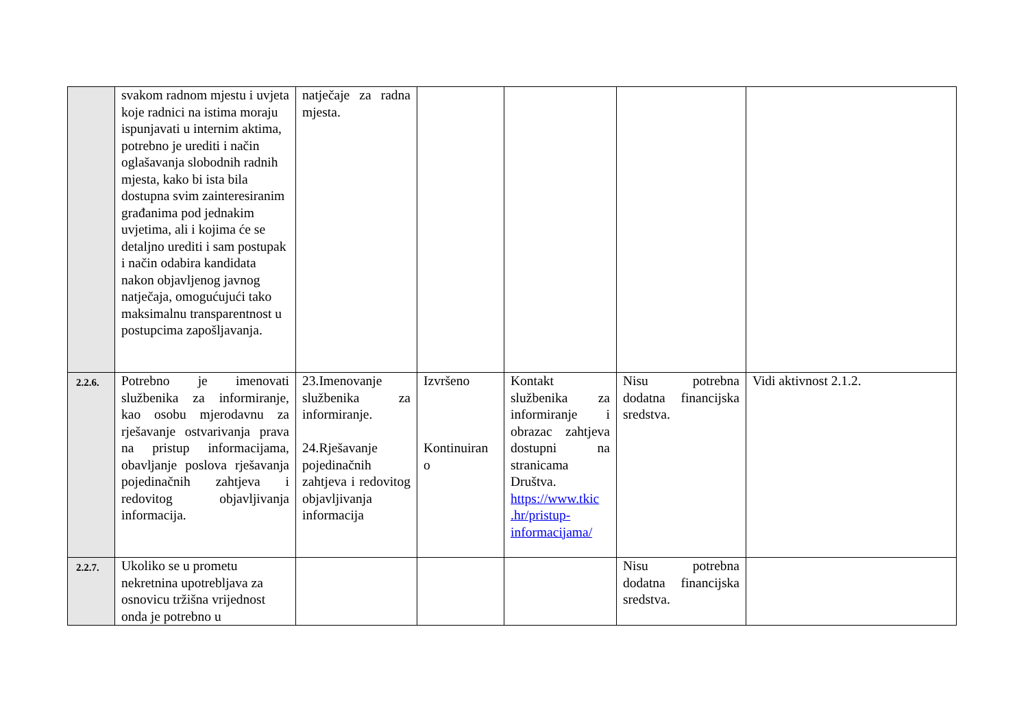| | svakom radnom mjestu i uvjeta koje radnici na istima moraju ispunjavati u internim aktima, potrebno je urediti i način oglašavanja slobodnih radnih mjesta, kako bi ista bila dostupna svim zainteresiranim građanima pod jednakim uvjetima, ali i kojima će se detaljno urediti i sam postupak i način odabira kandidata nakon objavljenog javnog natječaja, omogućujući tako maksimalnu transparentnost u postupcima zapošljavanja. | natječaje za radna mjesta. | | | | |
| 2.2.6. | Potrebno je imenovati službenika za informiranje, kao osobu mjerodavnu za rješavanje ostvarivanja prava na pristup informacijama, obavljanje poslova rješavanja pojedinačnih zahtjeva i redovitog objavljivanja informacija. | 23.Imenovanje službenika za informiranje. 24.Rješavanje pojedinačnih zahtjeva i redovitog objavljivanja informacija | Izvršeno Kontinuiran o | Kontakt službenika za informiranje i obrazac zahtjeva dostupni na stranicama Društva. https://www.tkic .hr/pristup-informacijama/ | Nisu potrebna dodatna financijska sredstva. | Vidi aktivnost 2.1.2. |
| 2.2.7. | Ukoliko se u prometu nekretnina upotrebljava za osnovicu tržišna vrijednost onda je potrebno u | | | | Nisu potrebna dodatna financijska sredstva. | |